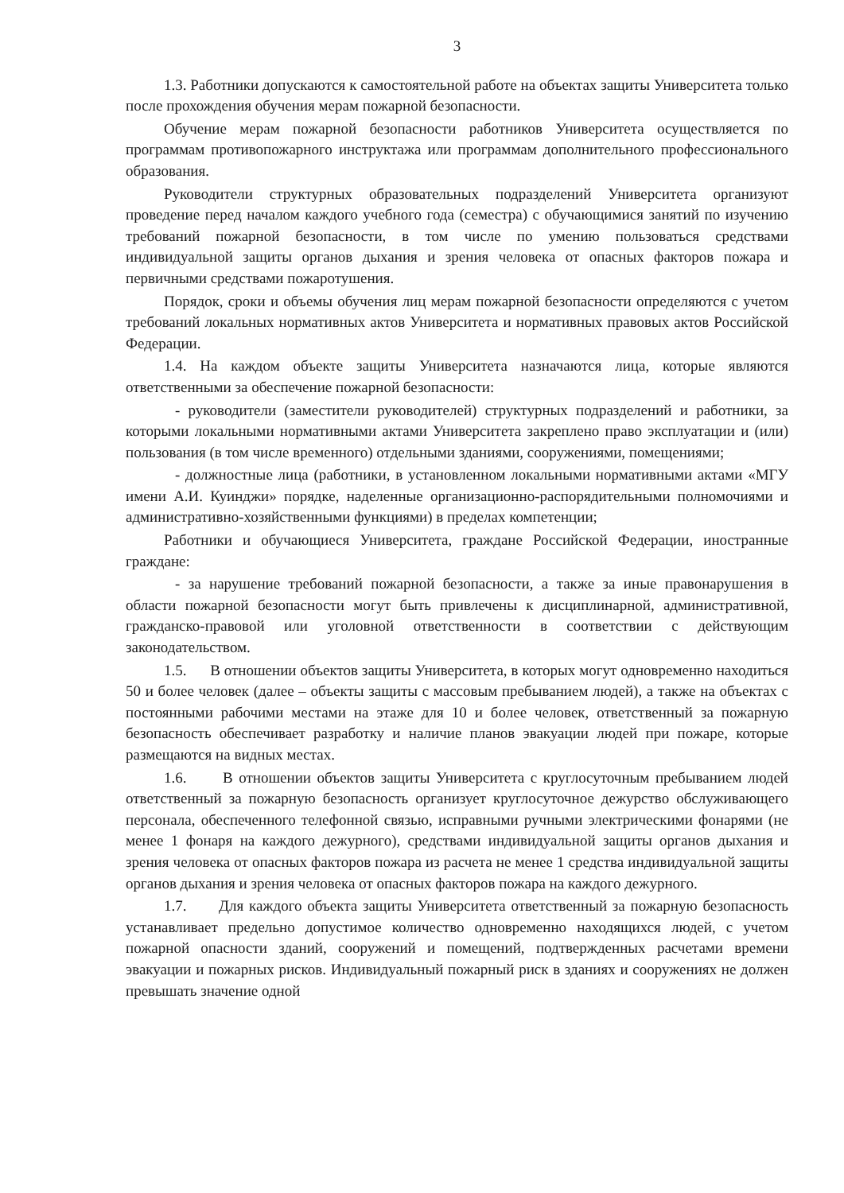3
1.3. Работники допускаются к самостоятельной работе на объектах защиты Университета только после прохождения обучения мерам пожарной безопасности.
Обучение мерам пожарной безопасности работников Университета осуществляется по программам противопожарного инструктажа или программам дополнительного профессионального образования.
Руководители структурных образовательных подразделений Университета организуют проведение перед началом каждого учебного года (семестра) с обучающимися занятий по изучению требований пожарной безопасности, в том числе по умению пользоваться средствами индивидуальной защиты органов дыхания и зрения человека от опасных факторов пожара и первичными средствами пожаротушения.
Порядок, сроки и объемы обучения лиц мерам пожарной безопасности определяются с учетом требований локальных нормативных актов Университета и нормативных правовых актов Российской Федерации.
1.4. На каждом объекте защиты Университета назначаются лица, которые являются ответственными за обеспечение пожарной безопасности:
- руководители (заместители руководителей) структурных подразделений и работники, за которыми локальными нормативными актами Университета закреплено право эксплуатации и (или) пользования (в том числе временного) отдельными зданиями, сооружениями, помещениями;
- должностные лица (работники, в установленном локальными нормативными актами «МГУ имени А.И. Куинджи» порядке, наделенные организационно-распорядительными полномочиями и административно-хозяйственными функциями) в пределах компетенции;
Работники и обучающиеся Университета, граждане Российской Федерации, иностранные граждане:
- за нарушение требований пожарной безопасности, а также за иные правонарушения в области пожарной безопасности могут быть привлечены к дисциплинарной, административной, гражданско-правовой или уголовной ответственности в соответствии с действующим законодательством.
1.5. В отношении объектов защиты Университета, в которых могут одновременно находиться 50 и более человек (далее – объекты защиты с массовым пребыванием людей), а также на объектах с постоянными рабочими местами на этаже для 10 и более человек, ответственный за пожарную безопасность обеспечивает разработку и наличие планов эвакуации людей при пожаре, которые размещаются на видных местах.
1.6. В отношении объектов защиты Университета с круглосуточным пребыванием людей ответственный за пожарную безопасность организует круглосуточное дежурство обслуживающего персонала, обеспеченного телефонной связью, исправными ручными электрическими фонарями (не менее 1 фонаря на каждого дежурного), средствами индивидуальной защиты органов дыхания и зрения человека от опасных факторов пожара из расчета не менее 1 средства индивидуальной защиты органов дыхания и зрения человека от опасных факторов пожара на каждого дежурного.
1.7. Для каждого объекта защиты Университета ответственный за пожарную безопасность устанавливает предельно допустимое количество одновременно находящихся людей, с учетом пожарной опасности зданий, сооружений и помещений, подтвержденных расчетами времени эвакуации и пожарных рисков. Индивидуальный пожарный риск в зданиях и сооружениях не должен превышать значение одной